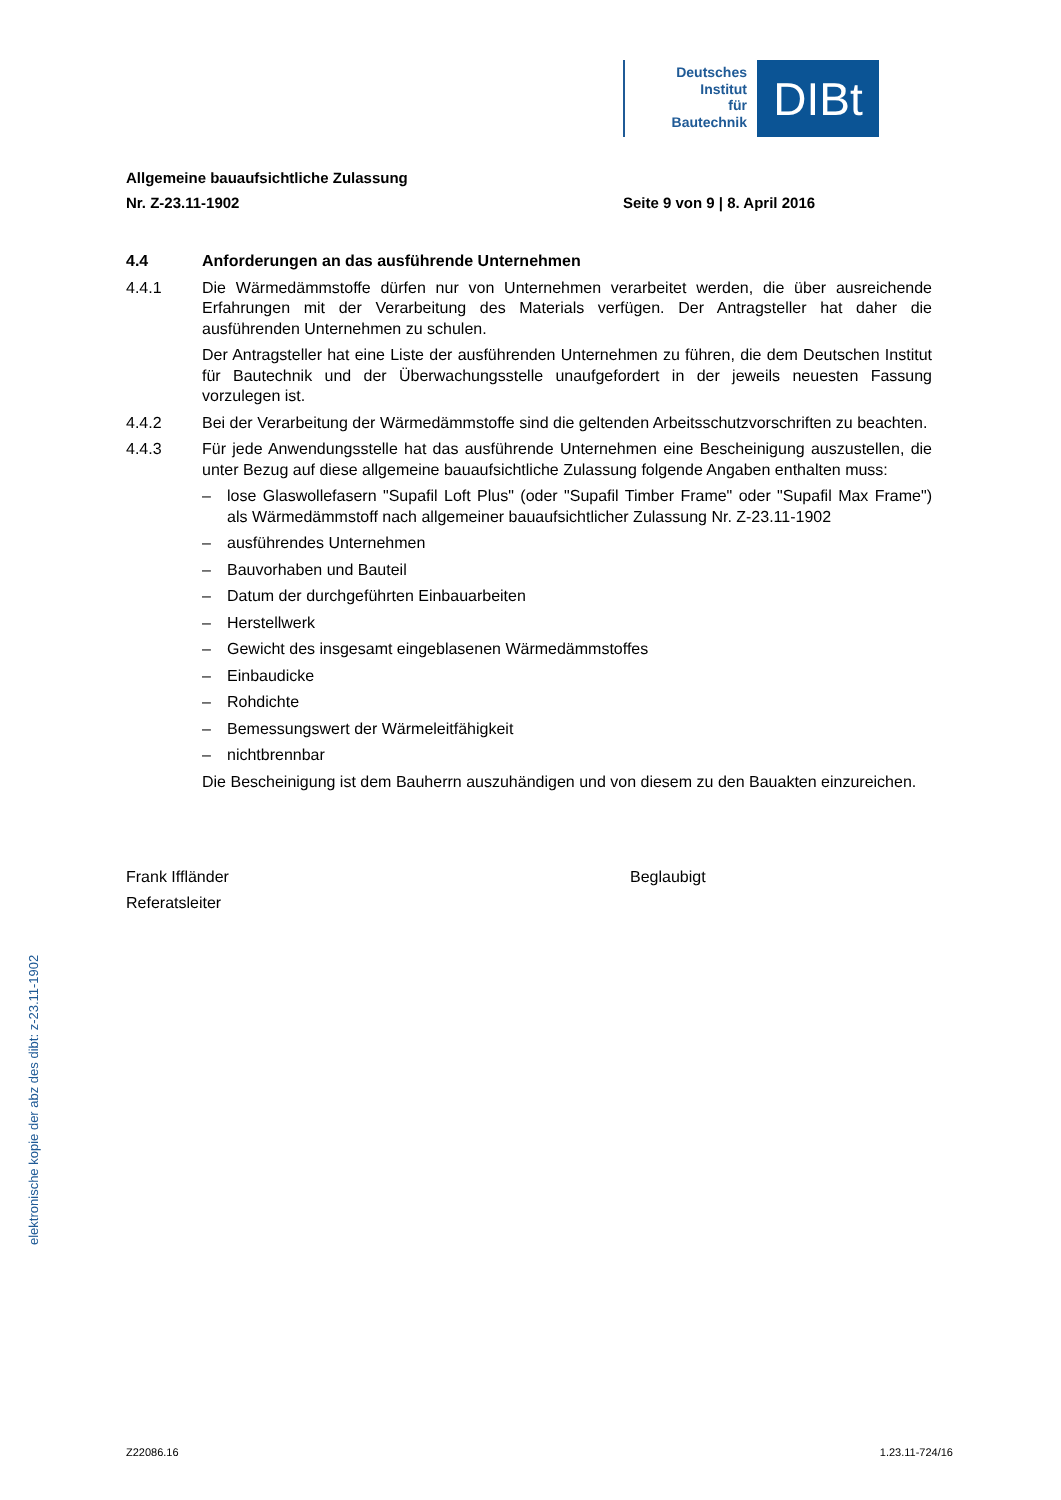Deutsches
Institut
für
Bautechnik
DIBt
Allgemeine bauaufsichtliche Zulassung
Nr. Z-23.11-1902 Seite 9 von 9 | 8. April 2016
4.4 Anforderungen an das ausführende Unternehmen
4.4.1 Die Wärmedämmstoffe dürfen nur von Unternehmen verarbeitet werden, die über ausreichende Erfahrungen mit der Verarbeitung des Materials verfügen. Der Antragsteller hat daher die ausführenden Unternehmen zu schulen.
Der Antragsteller hat eine Liste der ausführenden Unternehmen zu führen, die dem Deutschen Institut für Bautechnik und der Überwachungsstelle unaufgefordert in der jeweils neuesten Fassung vorzulegen ist.
4.4.2 Bei der Verarbeitung der Wärmedämmstoffe sind die geltenden Arbeitsschutzvorschriften zu beachten.
4.4.3 Für jede Anwendungsstelle hat das ausführende Unternehmen eine Bescheinigung auszustellen, die unter Bezug auf diese allgemeine bauaufsichtliche Zulassung folgende Angaben enthalten muss:
– lose Glaswollefasern "Supafil Loft Plus" (oder "Supafil Timber Frame" oder "Supafil Max Frame") als Wärmedämmstoff nach allgemeiner bauaufsichtlicher Zulassung Nr. Z-23.11-1902
– ausführendes Unternehmen
– Bauvorhaben und Bauteil
– Datum der durchgeführten Einbauarbeiten
– Herstellwerk
– Gewicht des insgesamt eingeblasenen Wärmedämmstoffes
– Einbaudicke
– Rohdichte
– Bemessungswert der Wärmeleitfähigkeit
– nichtbrennbar
Die Bescheinigung ist dem Bauherrn auszuhändigen und von diesem zu den Bauakten einzureichen.
Frank Iffländer
Referatsleiter
Beglaubigt
elektronische kopie der abz des dibt: z-23.11-1902
Z22086.16 1.23.11-724/16